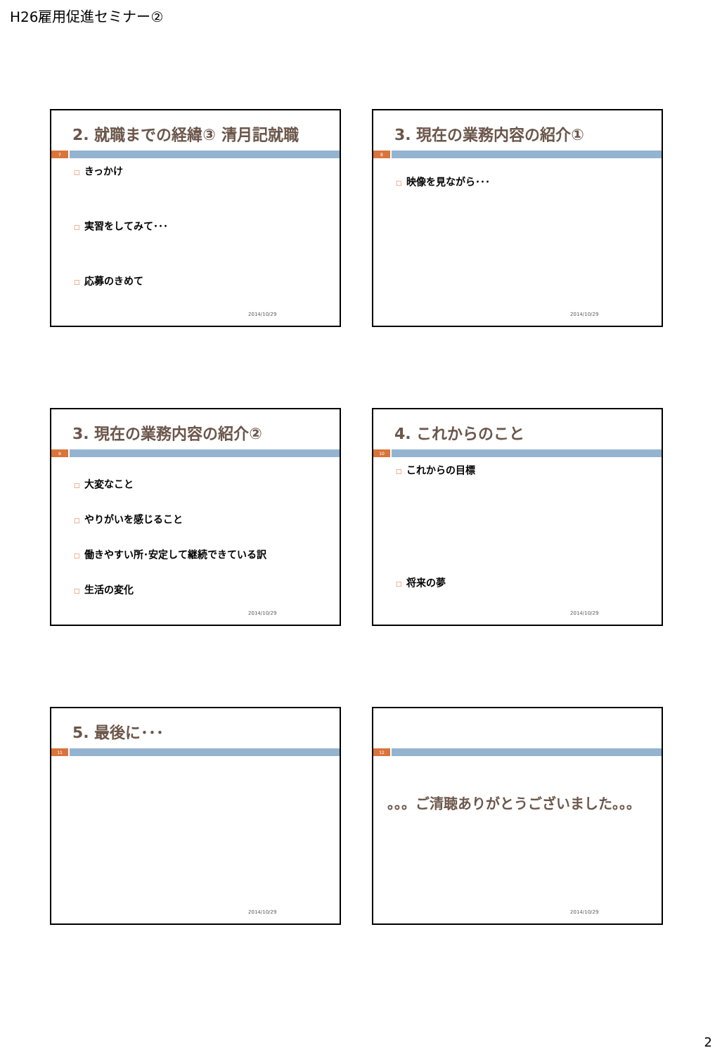H26雇用促進セミナー②
2. 就職までの経緯③ 清月記就職
7
□ きっかけ
□ 実習をしてみて･･･
□ 応募のきめて
2014/10/29
3. 現在の業務内容の紹介①
8
□ 映像を見ながら･･･
2014/10/29
3. 現在の業務内容の紹介②
9
□ 大変なこと
□ やりがいを感じること
□ 働きやすい所･安定して継続できている訳
□ 生活の変化
2014/10/29
4. これからのこと
10
□ これからの目標
□ 将来の夢
2014/10/29
5. 最後に･･･
11
2014/10/29
12
。。。ご清聴ありがとうございました。。。
2014/10/29
2